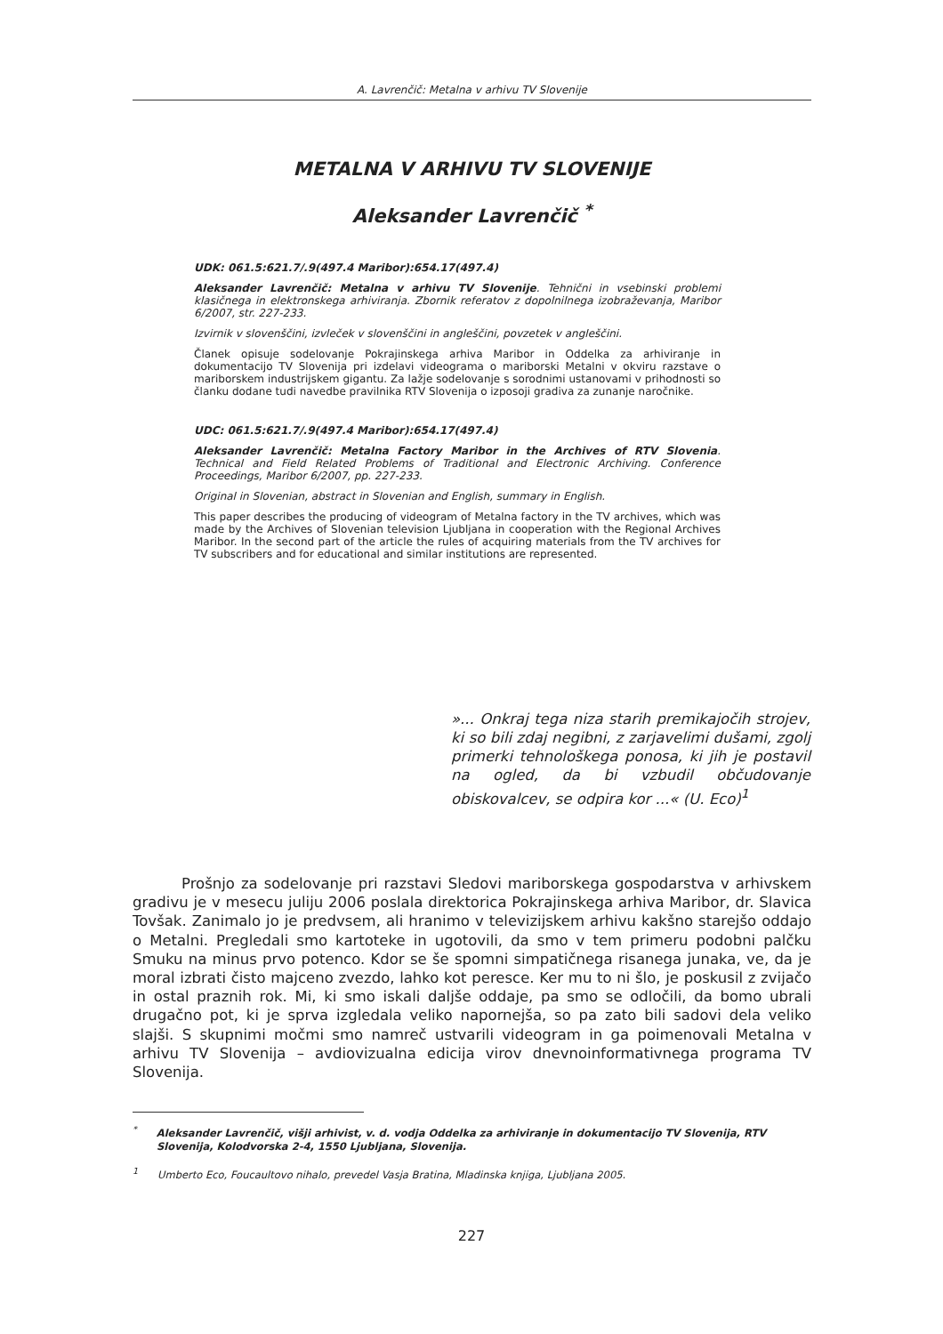A. Lavrenčič: Metalna v arhivu TV Slovenije
METALNA V ARHIVU TV SLOVENIJE
Aleksander Lavrenčič <sup>*</sup>
UDK: 061.5:621.7/.9(497.4 Maribor):654.17(497.4)
Aleksander Lavrenčič: Metalna v arhivu TV Slovenije. Tehnični in vsebinski problemi klasičnega in elektronskega arhiviranja. Zbornik referatov z dopolnilnega izobraževanja, Maribor 6/2007, str. 227-233.
Izvirnik v slovenščini, izvleček v slovenščini in angleščini, povzetek v angleščini.
Članek opisuje sodelovanje Pokrajinskega arhiva Maribor in Oddelka za arhiviranje in dokumentacijo TV Slovenija pri izdelavi videograma o mariborski Metalni v okviru razstave o mariborskem industrijskem gigantu. Za lažje sodelovanje s sorodnimi ustanovami v prihodnosti so članku dodane tudi navedbe pravilnika RTV Slovenija o izposoji gradiva za zunanje naročnike.
UDC: 061.5:621.7/.9(497.4 Maribor):654.17(497.4)
Aleksander Lavrenčič: Metalna Factory Maribor in the Archives of RTV Slovenia. Technical and Field Related Problems of Traditional and Electronic Archiving. Conference Proceedings, Maribor 6/2007, pp. 227-233.
Original in Slovenian, abstract in Slovenian and English, summary in English.
This paper describes the producing of videogram of Metalna factory in the TV archives, which was made by the Archives of Slovenian television Ljubljana in cooperation with the Regional Archives Maribor. In the second part of the article the rules of acquiring materials from the TV archives for TV subscribers and for educational and similar institutions are represented.
»... Onkraj tega niza starih premikajočih strojev, ki so bili zdaj negibni, z zarjavelimi dušami, zgolj primerki tehnološkega ponosa, ki jih je postavil na ogled, da bi vzbudil občudovanje obiskovalcev, se odpira kor ...« (U. Eco)<sup>1</sup>
Prošnjo za sodelovanje pri razstavi Sledovi mariborskega gospodarstva v arhivskem gradivu je v mesecu juliju 2006 poslala direktorica Pokrajinskega arhiva Maribor, dr. Slavica Tovšak. Zanimalo jo je predvsem, ali hranimo v televizijskem arhivu kakšno starejšo oddajo o Metalni. Pregledali smo kartoteke in ugotovili, da smo v tem primeru podobni palčku Smuku na minus prvo potenco. Kdor se še spomni simpatičnega risanega junaka, ve, da je moral izbrati čisto majceno zvezdo, lahko kot peresce. Ker mu to ni šlo, je poskusil z zvijačo in ostal praznih rok. Mi, ki smo iskali daljše oddaje, pa smo se odločili, da bomo ubrali drugačno pot, ki je sprva izgledala veliko napornejša, so pa zato bili sadovi dela veliko slajši. S skupnimi močmi smo namreč ustvarili videogram in ga poimenovali Metalna v arhivu TV Slovenija – avdiovizualna edicija virov dnevnoinformativnega programa TV Slovenija.
<sup>*</sup> Aleksander Lavrenčič, višji arhivist, v. d. vodja Oddelka za arhiviranje in dokumentacijo TV Slovenija, RTV Slovenija, Kolodvorska 2-4, 1550 Ljubljana, Slovenija.
<sup>1</sup> Umberto Eco, Foucaultovo nihalo, prevedel Vasja Bratina, Mladinska knjiga, Ljubljana 2005.
227